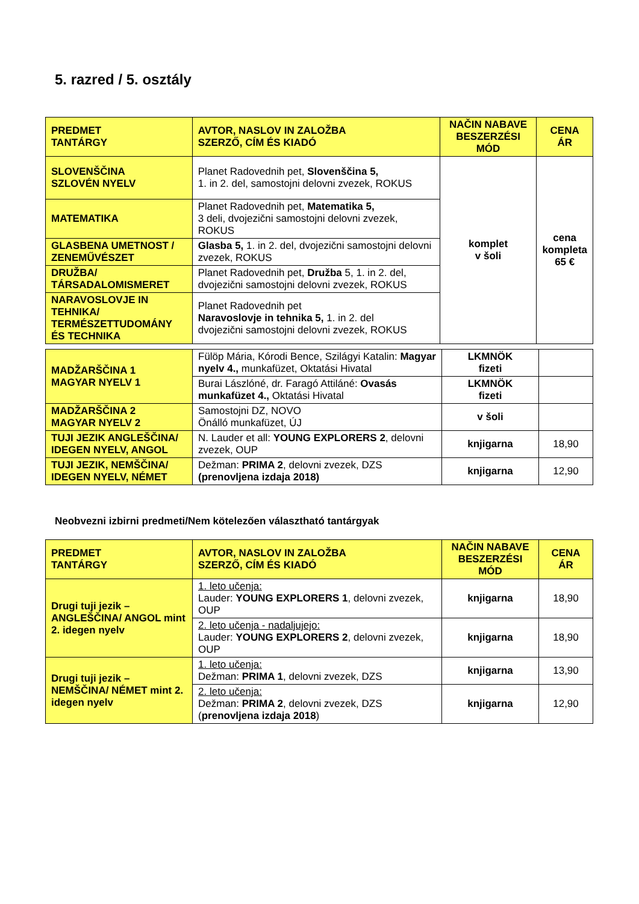5. razred / 5. osztály
| PREDMET TANTÁRGY | AVTOR, NASLOV IN ZALOŽBA SZERZŐ, CÍM ÉS KIADÓ | NAČIN NABAVE BESZERZÉSI MÓD | CENA ÁR |
| --- | --- | --- | --- |
| SLOVENŠČINA SZLOVÉN NYELV | Planet Radovednih pet, Slovenščina 5, 1. in 2. del, samostojni delovni zvezek, ROKUS | komplet v šoli | cena kompleta 65 € |
| MATEMATIKA | Planet Radovednih pet, Matematika 5, 3 deli, dvojezični samostojni delovni zvezek, ROKUS | | |
| GLASBENA UMETNOST / ZENEMŰVÉSZET | Glasba 5, 1. in 2. del, dvojezični samostojni delovni zvezek, ROKUS | | |
| DRUŽBA/ TÁRSADALOMISMERET | Planet Radovednih pet, Družba 5, 1. in 2. del, dvojezični samostojni delovni zvezek, ROKUS | | |
| NARAVOSLOVJE IN TEHNIKA/ TERMÉSZETTUDOMÁNY ÉS TECHNIKA | Planet Radovednih pet Naravoslovje in tehnika 5, 1. in 2. del dvojezični samostojni delovni zvezek, ROKUS | | |
| MADŽARŠČINA 1 MAGYAR NYELV 1 | Fülöp Mária, Kórodi Bence, Szilágyi Katalin: Magyar nyelv 4., munkafüzet, Oktatási Hivatal | LKMNÖK fizeti | |
| | Burai Lászlóné, dr. Faragó Attiláné: Ovasás munkafüzet 4., Oktatási Hivatal | LKMNÖK fizeti | |
| MADŽARŠČINA 2 MAGYAR NYELV 2 | Samostojni DZ, NOVO Önálló munkafüzet, ÚJ | v šoli | |
| TUJI JEZIK ANGLEŠČINA/ IDEGEN NYELV, ANGOL | N. Lauder et all: YOUNG EXPLORERS 2 , delovni zvezek, OUP | knjigarna | 18,90 |
| TUJI JEZIK, NEMŠČINA/ IDEGEN NYELV, NÉMET | Dežman: PRIMA 2 , delovni zvezek, DZS (prenovljena izdaja 2018) | knjigarna | 12,90 |
Neobvezni izbirni predmeti/Nem kötelezően választható tantárgyak
| PREDMET TANTÁRGY | AVTOR, NASLOV IN ZALOŽBA SZERZŐ, CÍM ÉS KIADÓ | NAČIN NABAVE BESZERZÉSI MÓD | CENA ÁR |
| --- | --- | --- | --- |
| Drugi tuji jezik – ANGLEŠČINA/ ANGOL mint 2. idegen nyelv | 1. leto učenja: Lauder: YOUNG EXPLORERS 1 , delovni zvezek, OUP | knjigarna | 18,90 |
| | 2. leto učenja - nadaljujejo: Lauder: YOUNG EXPLORERS 2 , delovni zvezek, OUP | knjigarna | 18,90 |
| Drugi tuji jezik – NEMŠČINA/ NÉMET mint 2. idegen nyelv | 1. leto učenja: Dežman: PRIMA 1 , delovni zvezek, DZS | knjigarna | 13,90 |
| | 2. leto učenja: Dežman: PRIMA 2 , delovni zvezek, DZS ( prenovljena izdaja 2018 ) | knjigarna | 12,90 |